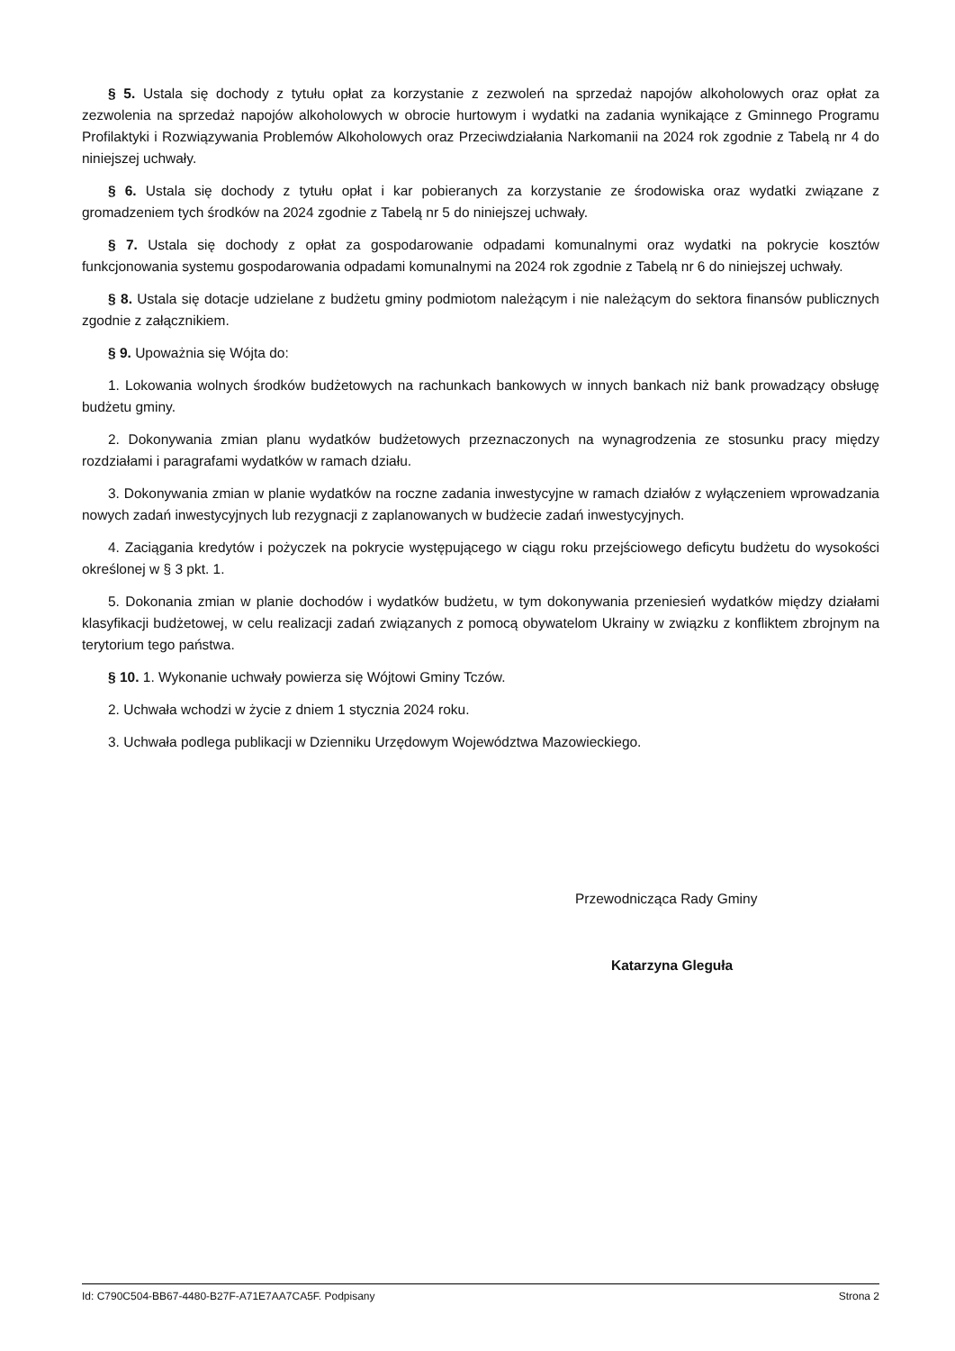§ 5. Ustala się dochody z tytułu opłat za korzystanie z zezwoleń na sprzedaż napojów alkoholowych oraz opłat za zezwolenia na sprzedaż napojów alkoholowych w obrocie hurtowym i wydatki na zadania wynikające z Gminnego Programu Profilaktyki i Rozwiązywania Problemów Alkoholowych oraz Przeciwdziałania Narkomanii na 2024 rok zgodnie z Tabelą nr 4 do niniejszej uchwały.
§ 6. Ustala się dochody z tytułu opłat i kar pobieranych za korzystanie ze środowiska oraz wydatki związane z gromadzeniem tych środków na 2024 zgodnie z Tabelą nr 5 do niniejszej uchwały.
§ 7. Ustala się dochody z opłat za gospodarowanie odpadami komunalnymi oraz wydatki na pokrycie kosztów funkcjonowania systemu gospodarowania odpadami komunalnymi na 2024 rok zgodnie z Tabelą nr 6 do niniejszej uchwały.
§ 8. Ustala się dotacje udzielane z budżetu gminy podmiotom należącym i nie należącym do sektora finansów publicznych zgodnie z załącznikiem.
§ 9. Upoważnia się Wójta do:
1. Lokowania wolnych środków budżetowych na rachunkach bankowych w innych bankach niż bank prowadzący obsługę budżetu gminy.
2. Dokonywania zmian planu wydatków budżetowych przeznaczonych na wynagrodzenia ze stosunku pracy między rozdziałami i paragrafami wydatków w ramach działu.
3. Dokonywania zmian w planie wydatków na roczne zadania inwestycyjne w ramach działów z wyłączeniem wprowadzania nowych zadań inwestycyjnych lub rezygnacji z zaplanowanych w budżecie zadań inwestycyjnych.
4. Zaciągania kredytów i pożyczek na pokrycie występującego w ciągu roku przejściowego deficytu budżetu do wysokości określonej w § 3 pkt. 1.
5. Dokonania zmian w planie dochodów i wydatków budżetu, w tym dokonywania przeniesień wydatków między działami klasyfikacji budżetowej, w celu realizacji zadań związanych z pomocą obywatelom Ukrainy w związku z konfliktem zbrojnym na terytorium tego państwa.
§ 10. 1. Wykonanie uchwały powierza się Wójtowi Gminy Tczów.
2. Uchwała wchodzi w życie z dniem 1 stycznia 2024 roku.
3. Uchwała podlega publikacji w Dzienniku Urzędowym Województwa Mazowieckiego.
Przewodnicząca Rady Gminy
Katarzyna Gleguła
Id: C790C504-BB67-4480-B27F-A71E7AA7CA5F. Podpisany Strona 2